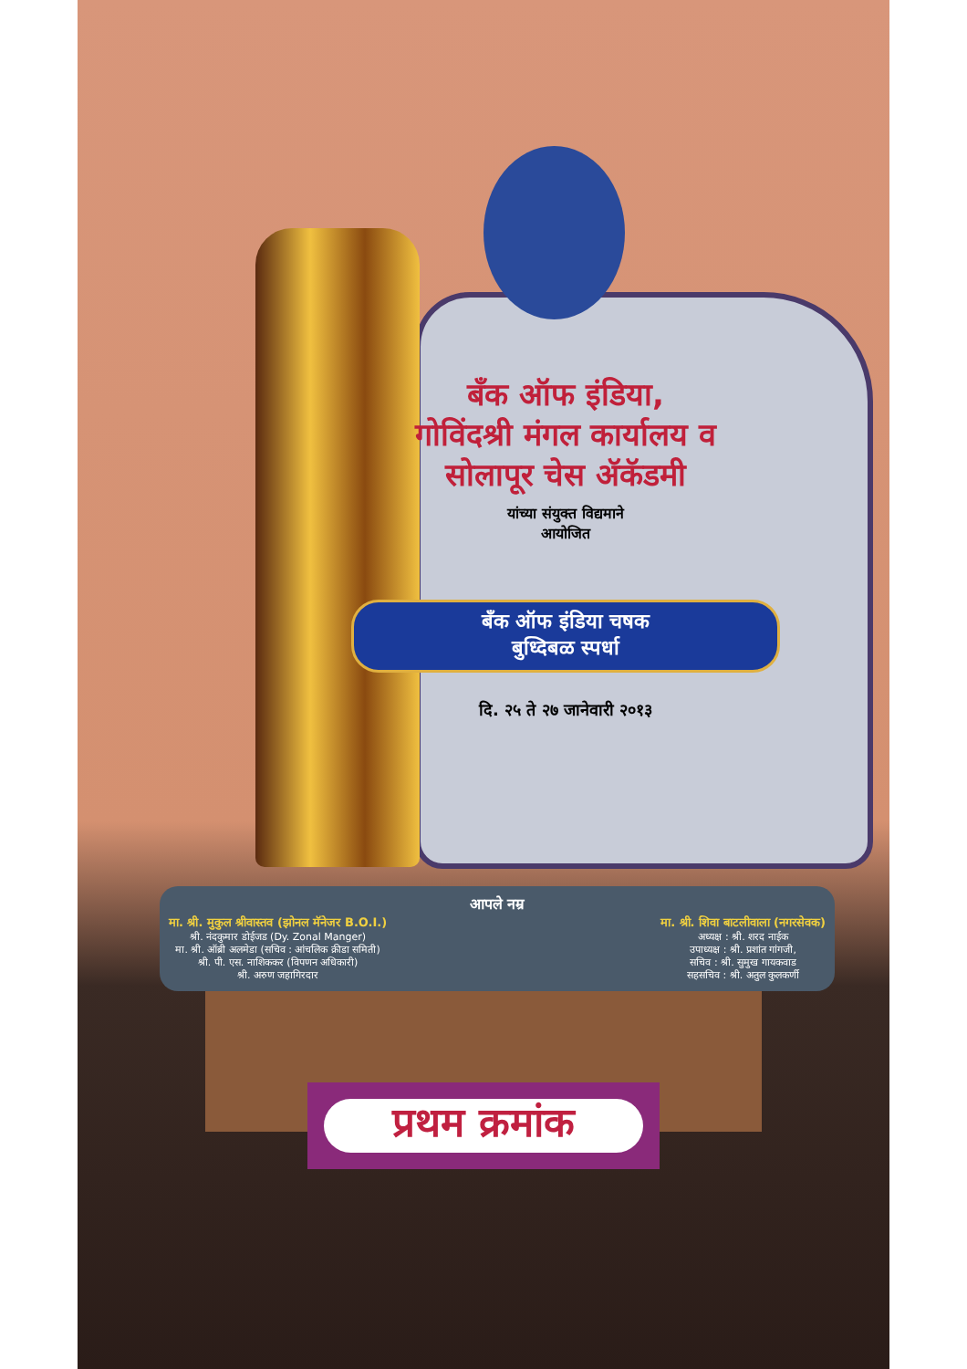बँक ऑफ इंडिया,
गोविंदश्री मंगल कार्यालय व
सोलापूर चेस ॲकॅडमी
यांच्या संयुक्त विद्यमाने
आयोजित
बँक ऑफ इंडिया चषक
बुध्दिबळ स्पर्धा
दि. २५ ते २७ जानेवारी २०१३
आपले नम्र
मा. श्री. मुकुल श्रीवास्तव (झोनल मॅनेजर B.O.I.)
श्री. नंदकुमार डोईजड (Dy. Zonal Manger)
मा. श्री. ऑब्री अलमेडा (सचिव : आंचलिक क्रीडा समिती)
श्री. पी. एस. नाशिककर (विपणन अधिकारी)
श्री. अरुण जहागिरदार
मा. श्री. शिवा बाटलीवाला (नगरसेवक)
अध्यक्ष : श्री. शरद नाईक
उपाध्यक्ष : श्री. प्रशांत गांगजी,
सचिव : श्री. सुमुख गायकवाड
सहसचिव : श्री. अतुल कुलकर्णी
प्रथम क्रमांक